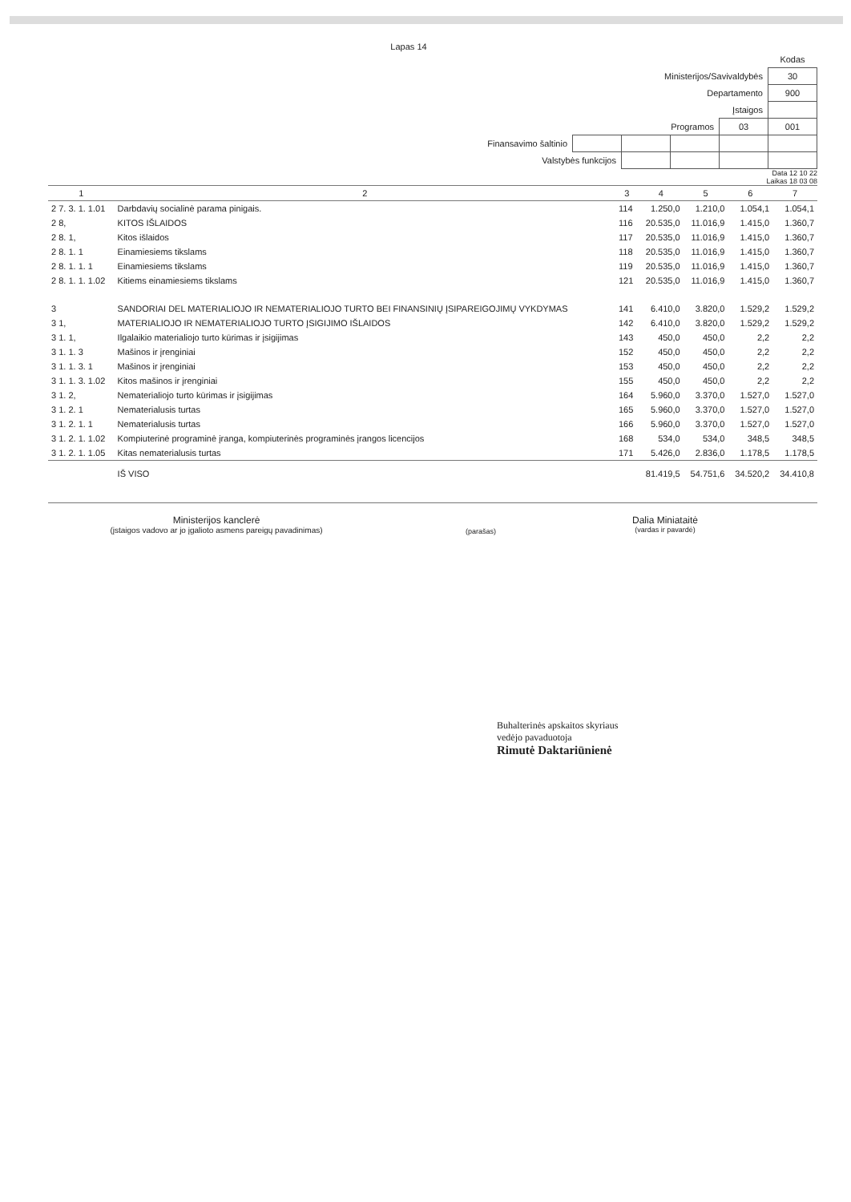Lapas 14
| | | | | | Kodas |
| Ministerijos/Savivaldybės | | | | | 30 |
| Departamento | | | | | 900 |
| Įstaigos | | | | | |
| Programos | | | | 03 | 001 |
| Finansavimo šaltinio | | | | | |
| Valstybės funkcijos | | | | | |
Data 12 10 22
Laikas 18 03 08
| 1 | 2 | 3 | 4 | 5 | 6 | 7 |
| --- | --- | --- | --- | --- | --- | --- |
| 2 7. 3. 1. 1.01 | Darbdavių socialinė parama pinigais. | 114 | 1.250,0 | 1.210,0 | 1.054,1 | 1.054,1 |
| 2 8, | KITOS IŠLAIDOS | 116 | 20.535,0 | 11.016,9 | 1.415,0 | 1.360,7 |
| 2 8. 1, | Kitos išlaidos | 117 | 20.535,0 | 11.016,9 | 1.415,0 | 1.360,7 |
| 2 8. 1. 1 | Einamiesiems tikslams | 118 | 20.535,0 | 11.016,9 | 1.415,0 | 1.360,7 |
| 2 8. 1. 1. 1 | Einamiesiems tikslams | 119 | 20.535,0 | 11.016,9 | 1.415,0 | 1.360,7 |
| 2 8. 1. 1. 1.02 | Kitiems einamiesiems tikslams | 121 | 20.535,0 | 11.016,9 | 1.415,0 | 1.360,7 |
| 3 | SANDORIAI DEL MATERIALIOJO IR NEMATERIALIOJO TURTO BEI FINANSINIŲ ĮSIPAREIGOJIMŲ VYKDYMAS | 141 | 6.410,0 | 3.820,0 | 1.529,2 | 1.529,2 |
| 3 1, | MATERIALIOJO IR NEMATERIALIOJO TURTO ĮSIGIJIMO IŠLAIDOS | 142 | 6.410,0 | 3.820,0 | 1.529,2 | 1.529,2 |
| 3 1. 1, | Ilgalaikio materialiojo turto kūrimas ir įsigijimas | 143 | 450,0 | 450,0 | 2,2 | 2,2 |
| 3 1. 1. 3 | Mašinos ir įrenginiai | 152 | 450,0 | 450,0 | 2,2 | 2,2 |
| 3 1. 1. 3. 1 | Mašinos ir įrenginiai | 153 | 450,0 | 450,0 | 2,2 | 2,2 |
| 3 1. 1. 3. 1.02 | Kitos mašinos ir įrenginiai | 155 | 450,0 | 450,0 | 2,2 | 2,2 |
| 3 1. 2, | Nematerialiojo turto kūrimas ir įsigijimas | 164 | 5.960,0 | 3.370,0 | 1.527,0 | 1.527,0 |
| 3 1. 2. 1 | Nematerialusis turtas | 165 | 5.960,0 | 3.370,0 | 1.527,0 | 1.527,0 |
| 3 1. 2. 1. 1 | Nematerialusis turtas | 166 | 5.960,0 | 3.370,0 | 1.527,0 | 1.527,0 |
| 3 1. 2. 1. 1.02 | Kompiuterinė programinė įranga, kompiuterinės programinės įrangos licencijos | 168 | 534,0 | 534,0 | 348,5 | 348,5 |
| 3 1. 2. 1. 1.05 | Kitas nematerialusis turtas | 171 | 5.426,0 | 2.836,0 | 1.178,5 | 1.178,5 |
| | IŠ VISO | | 81.419,5 | 54.751,6 | 34.520,2 | 34.410,8 |
Ministerijos kanclerė
(įstaigos vadovo ar jo įgalioto asmens pareigų pavadinimas)
(parašas)
Dalia Miniataitė
(vardas ir pavardė)
Buhalterinės apskaitos skyriaus
vedėjo pavaduotoja
Rimutė Daktariūnienė